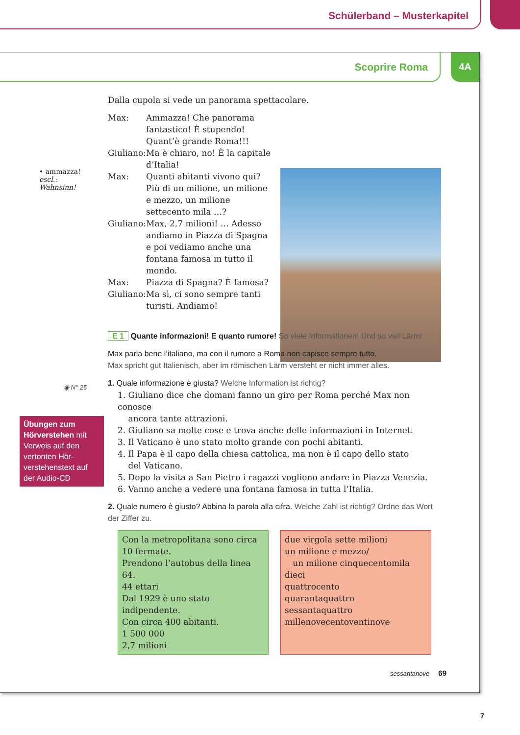Schülerband – Musterkapitel
4A
Scoprire Roma
• ammazza! escl.:
Wahnsinn!
◉ N° 25
Übungen zum Hörverstehen mit Verweis auf den vertonten Hör­verstehenstext auf der Audio-CD
Dalla cupola si vede un panorama spettacolare.
| Max: | Ammazza! Che panorama fantastico! È stupendo! Quant’è grande Roma!!! |
| Giuliano: | Ma è chiaro, no! È la capitale d’Italia! |
| Max: | Quanti abitanti vivono qui? Più di un milione, un milione e mezzo, un milione settecento mila …? |
| Giuliano: | Max, 2,7 milioni! … Adesso andiamo in Piazza di Spagna e poi vediamo anche una fontana famosa in tutto il mondo. |
| Max: | Piazza di Spagna? È famosa? |
| Giuliano: | Ma sì, ci sono sempre tanti turisti. Andiamo! |
E 1 Quante informazioni! E quanto rumore! So viele Informationen! Und so viel Lärm!
Max parla bene l’italiano, ma con il rumore a Roma non capisce sempre tutto.
Max spricht gut Italienisch, aber im römischen Lärm versteht er nicht immer alles.
1. Quale informazione è giusta? Welche Information ist richtig?
1. Giuliano dice che domani fanno un giro per Roma perché Max non conosce
ancora tante attrazioni.
2. Giuliano sa molte cose e trova anche delle informazioni in Internet.
3. Il Vaticano è uno stato molto grande con pochi abitanti.
4. Il Papa è il capo della chiesa cattolica, ma non è il capo dello stato
del Vaticano.
5. Dopo la visita a San Pietro i ragazzi vogliono andare in Piazza Venezia.
6. Vanno anche a vedere una fontana famosa in tutta l’Italia.
2. Quale numero è giusto? Abbina la parola alla cifra. Welche Zahl ist richtig? Ordne das Wort der Ziffer zu.
Con la metropolitana sono circa 10 fermate.
Prendono l’autobus della linea 64.
44 ettari
Dal 1929 è uno stato indipendente.
Con circa 400 abitanti.
1 500 000
2,7 milioni
due virgola sette milioni
un milione e mezzo/
un milione cinquecentomila
dieci
quattrocento
quarantaquattro
sessantaquattro
millenovecentoventinove
sessantanove 69
7